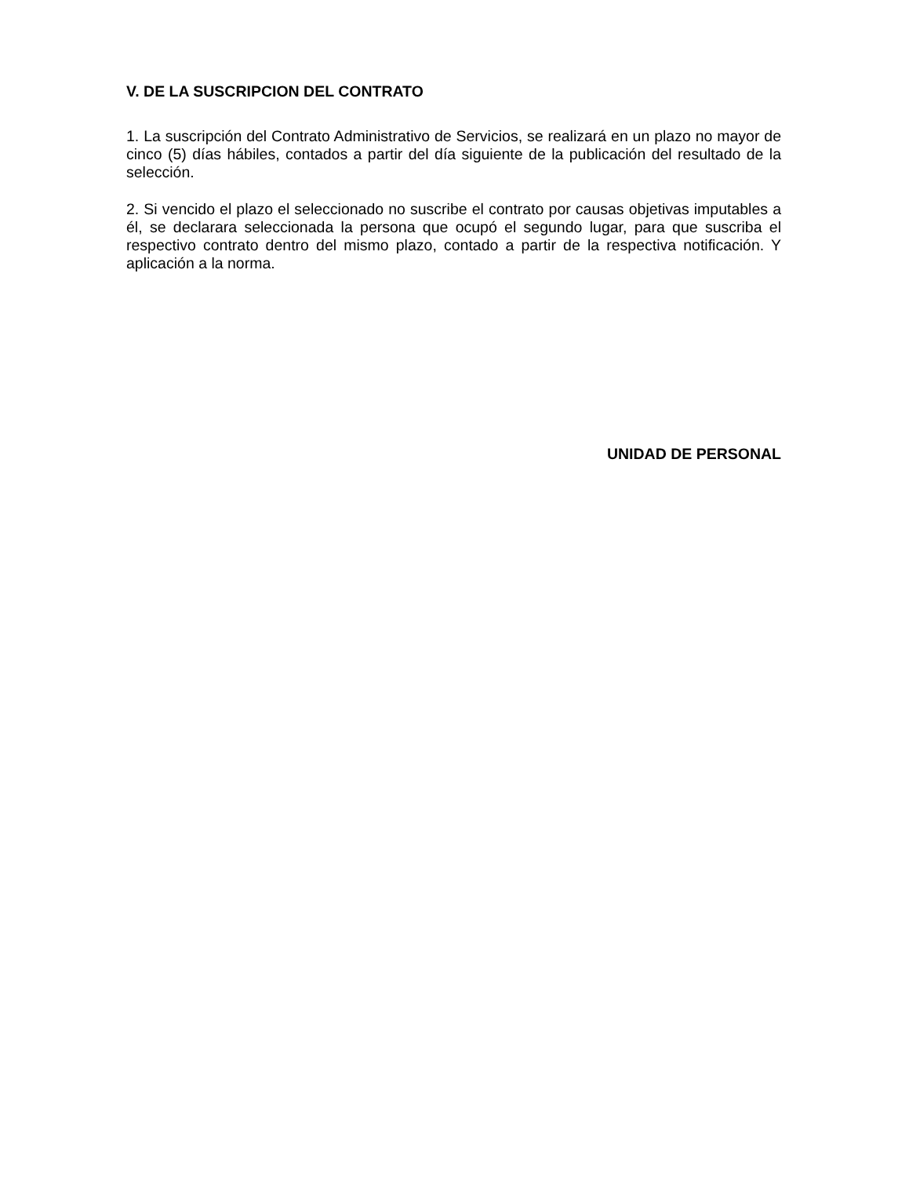V. DE LA SUSCRIPCION DEL CONTRATO
1. La suscripción del Contrato Administrativo de Servicios, se realizará en un plazo no mayor de cinco (5) días hábiles, contados a partir del día siguiente de la publicación del resultado de la selección.
2. Si vencido el plazo el seleccionado no suscribe el contrato por causas objetivas imputables a él, se declarara seleccionada la persona que ocupó el segundo lugar, para que suscriba el respectivo contrato dentro del mismo plazo, contado a partir de la respectiva notificación. Y aplicación a la norma.
UNIDAD DE PERSONAL